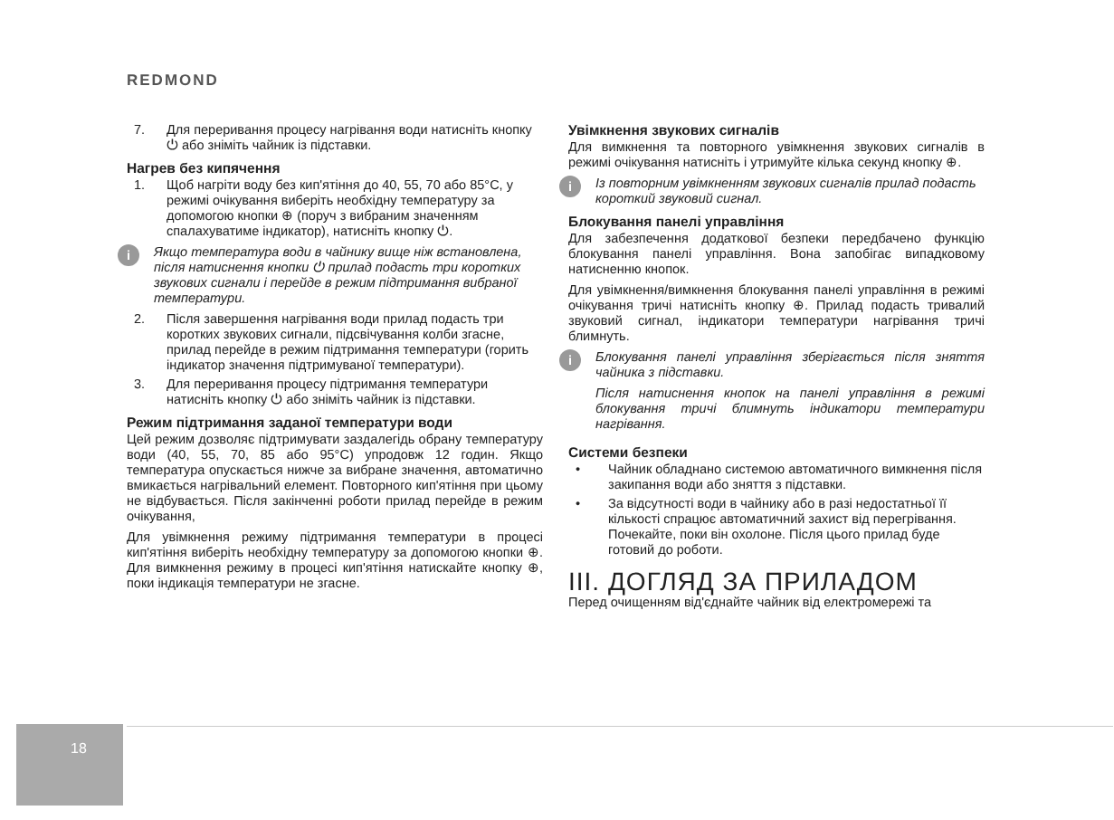REDMOND
7. Для переривання процесу нагрівання води натисніть кнопку ⏻ або зніміть чайник із підставки.
Нагрев без кипячення
1. Щоб нагріти воду без кип'ятіння до 40, 55, 70 або 85°C, у режимі очікування виберіть необхідну температуру за допомогою кнопки ⊕ (поруч з вибраним значенням спалахуватиме індикатор), натисніть кнопку ⏻.
i
Якщо температура води в чайнику вище ніж встановлена, після натиснення кнопки ⏻ прилад подасть три коротких звукових сигнали і перейде в режим підтримання вибраної температури.
2. Після завершення нагрівання води прилад подасть три коротких звукових сигнали, підсвічування колби згасне, прилад перейде в режим підтримання температури (горить індикатор значення підтримуваної температури).
3. Для переривання процесу підтримання температури натисніть кнопку ⏻ або зніміть чайник із підставки.
Режим підтримання заданої температури води
Цей режим дозволяє підтримувати заздалегідь обрану температуру води (40, 55, 70, 85 або 95°C) упродовж 12 годин. Якщо температура опускається нижче за вибране значення, автоматично вмикається нагрівальний елемент. Повторного кип'ятіння при цьому не відбувається. Після закінченні роботи прилад перейде в режим очікування,
Для увімкнення режиму підтримання температури в процесі кип'ятіння виберіть необхідну температуру за допомогою кнопки ⊕. Для вимкнення режиму в процесі кип'ятіння натискайте кнопку ⊕, поки індикація температури не згасне.
Увімкнення звукових сигналів
Для вимкнення та повторного увімкнення звукових сигналів в режимі очікування натисніть і утримуйте кілька секунд кнопку ⊕.
i
Із повторним увімкненням звукових сигналів прилад подасть короткий звуковий сигнал.
Блокування панелі управління
Для забезпечення додаткової безпеки передбачено функцію блокування панелі управління. Вона запобігає випадковому натисненню кнопок.
Для увімкнення/вимкнення блокування панелі управління в режимі очікування тричі натисніть кнопку ⊕. Прилад подасть тривалий звуковий сигнал, індикатори температури нагрівання тричі блимнуть.
i
Блокування панелі управління зберігається після зняття чайника з підставки.
Після натиснення кнопок на панелі управління в режимі блокування тричі блимнуть індикатори температури нагрівання.
Системи безпеки
• Чайник обладнано системою автоматичного вимкнення після закипання води або зняття з підставки.
• За відсутності води в чайнику або в разі недостатньої її кількості спрацює автоматичний захист від перегрівання. Почекайте, поки він охолоне. Після цього прилад буде готовий до роботи.
III. ДОГЛЯД ЗА ПРИЛАДОМ
Перед очищенням від'єднайте чайник від електромережі та
18